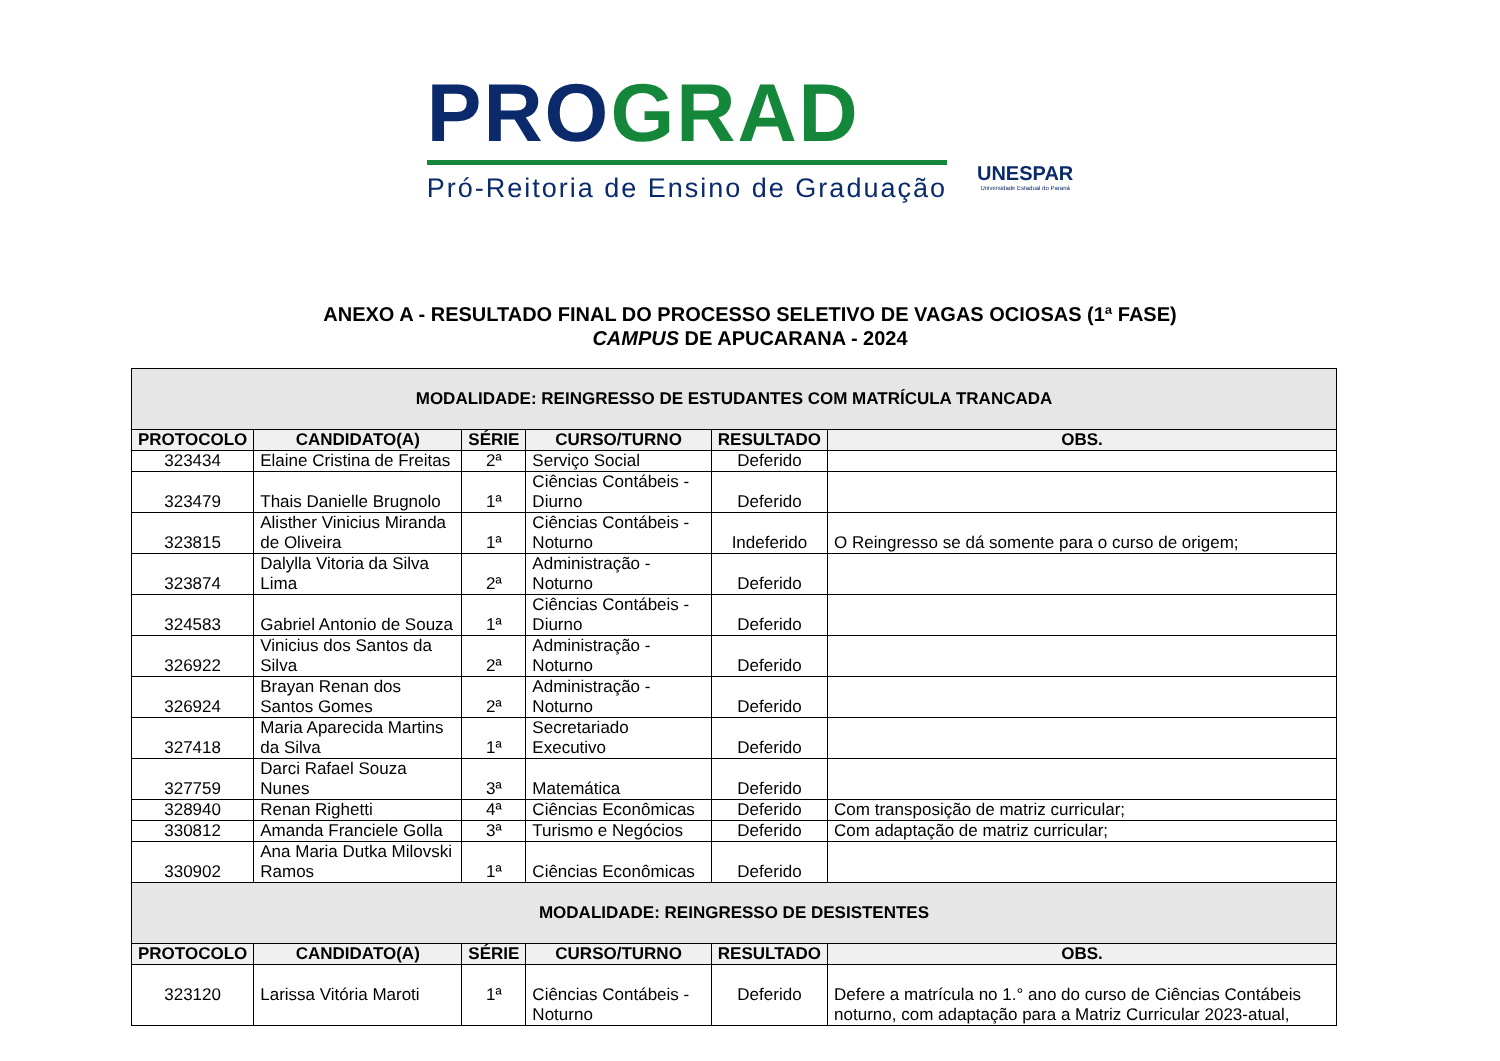PRO GRAD
Pró-Reitoria de Ensino de Graduação
UNESPAR
Universidade Estadual do Paraná
ANEXO A - RESULTADO FINAL DO PROCESSO SELETIVO DE VAGAS OCIOSAS (1ª FASE)
CAMPUS DE APUCARANA - 2024
| MODALIDADE: REINGRESSO DE ESTUDANTES COM MATRÍCULA TRANCADA | | | | | | |
| PROTOCOLO | CANDIDATO(A) | SÉRIE | CURSO/TURNO | RESULTADO | | OBS. |
| 323434 | Elaine Cristina de Freitas | 2ª | Serviço Social | Deferido | | |
| 323479 | Thais Danielle Brugnolo | 1ª | Ciências Contábeis - Diurno | Deferido | | |
| 323815 | Alisther Vinicius Miranda de Oliveira | 1ª | Ciências Contábeis - Noturno | Indeferido | | O Reingresso se dá somente para o curso de origem; |
| 323874 | Dalylla Vitoria da Silva Lima | 2ª | Administração - Noturno | Deferido | | |
| 324583 | Gabriel Antonio de Souza | 1ª | Ciências Contábeis - Diurno | Deferido | | |
| 326922 | Vinicius dos Santos da Silva | 2ª | Administração - Noturno | Deferido | | |
| 326924 | Brayan Renan dos Santos Gomes | 2ª | Administração - Noturno | Deferido | | |
| 327418 | Maria Aparecida Martins da Silva | 1ª | Secretariado Executivo | Deferido | | |
| 327759 | Darci Rafael Souza Nunes | 3ª | Matemática | Deferido | | |
| 328940 | Renan Righetti | 4ª | Ciências Econômicas | Deferido | | Com transposição de matriz curricular; |
| 330812 | Amanda Franciele Golla | 3ª | Turismo e Negócios | Deferido | | Com adaptação de matriz curricular; |
| 330902 | Ana Maria Dutka Milovski Ramos | 1ª | Ciências Econômicas | Deferido | | |
| MODALIDADE: REINGRESSO DE DESISTENTES | | | | | | |
| PROTOCOLO | CANDIDATO(A) | SÉRIE | CURSO/TURNO | RESULTADO | OBS. | |
| 323120 | Larissa Vitória Maroti | 1ª | Ciências Contábeis - Noturno | Deferido | Defere a matrícula no 1.° ano do curso de Ciências Contábeis noturno, com adaptação para a Matriz Curricular 2023-atual, | |